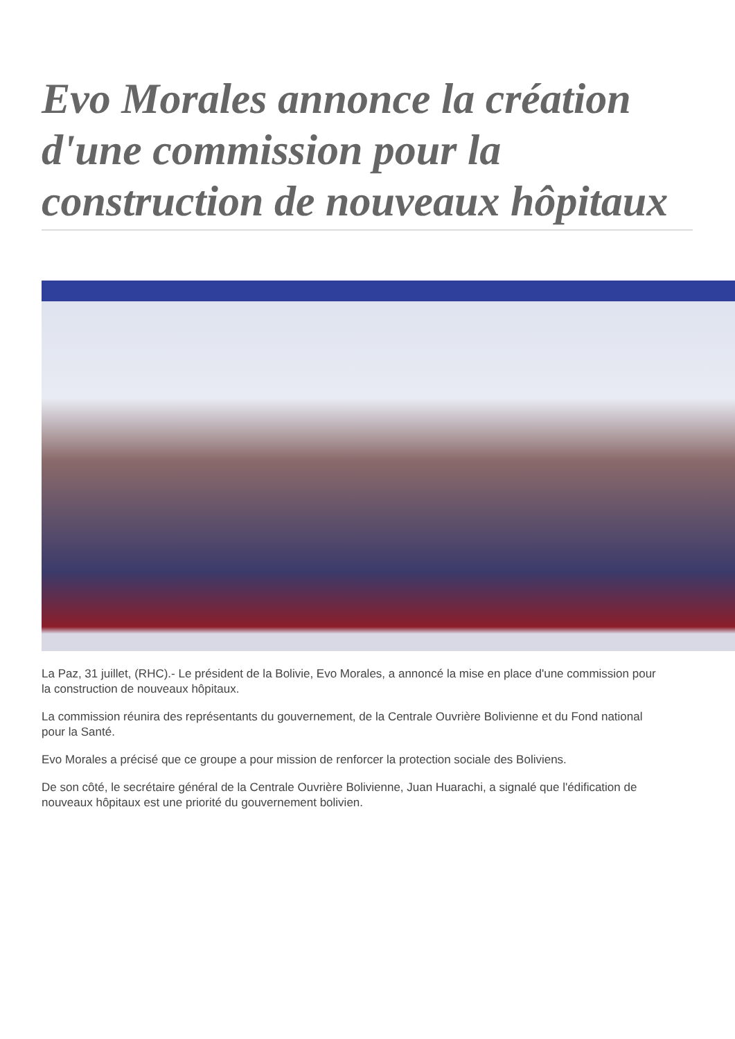Evo Morales annonce la création d'une commission pour la construction de nouveaux hôpitaux
La Paz, 31 juillet, (RHC).- Le président de la Bolivie, Evo Morales, a annoncé la mise en place d'une commission pour la construction de nouveaux hôpitaux.
La commission réunira des représentants du gouvernement, de la Centrale Ouvrière Bolivienne et du Fond national pour la Santé.
Evo Morales a précisé que ce groupe a pour mission de renforcer la protection sociale des Boliviens.
De son côté, le secrétaire général de la Centrale Ouvrière Bolivienne, Juan Huarachi, a signalé que l'édification de nouveaux hôpitaux est une priorité du gouvernement bolivien.